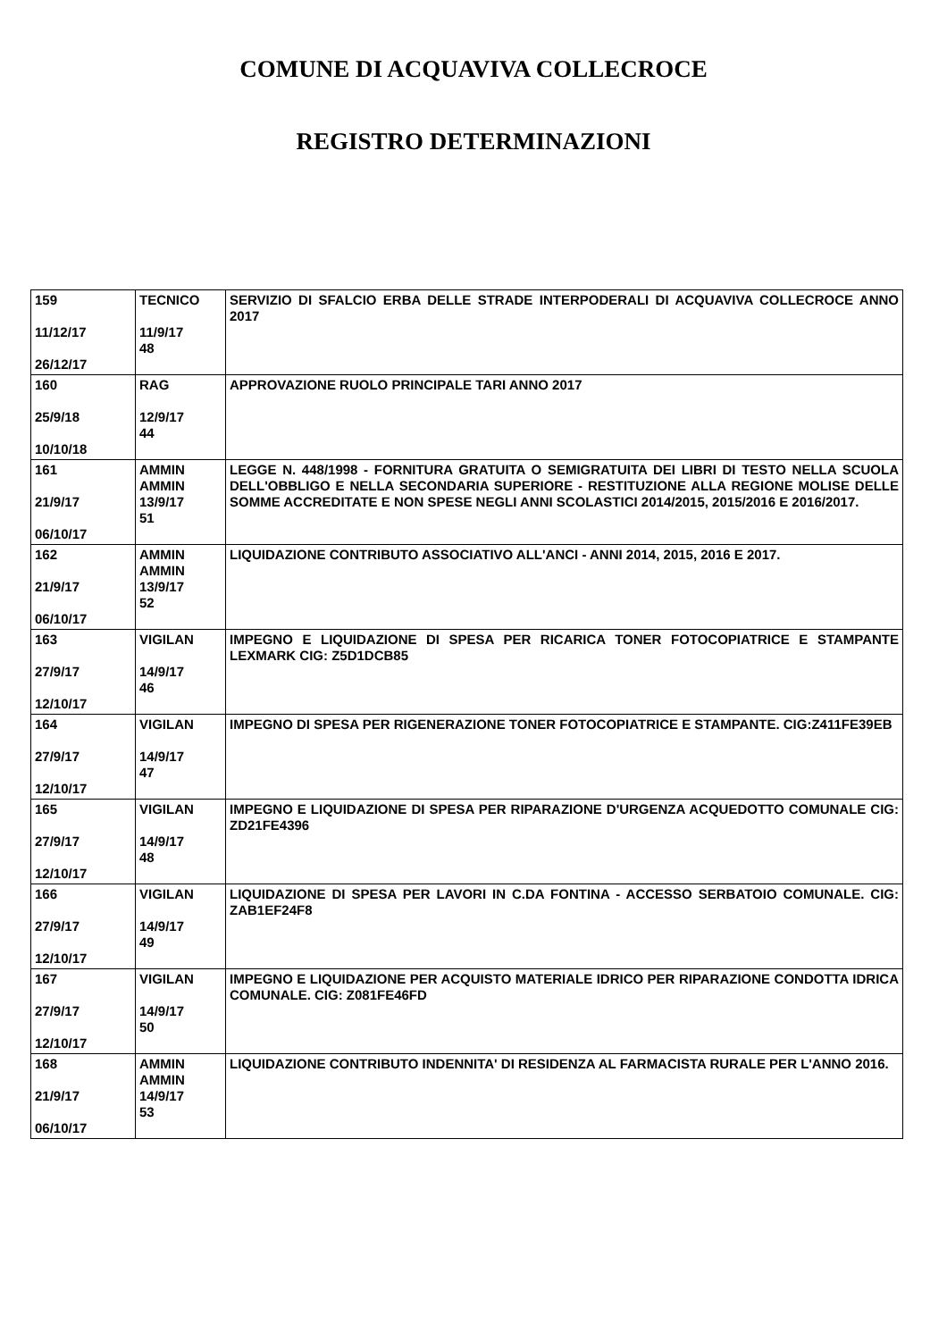COMUNE DI ACQUAVIVA COLLECROCE
REGISTRO DETERMINAZIONI
| 159 11/12/17 26/12/17 | TECNICO 11/9/17 48 | SERVIZIO DI SFALCIO ERBA DELLE STRADE INTERPODERALI DI ACQUAVIVA COLLECROCE ANNO 2017 |
| 160 25/9/18 10/10/18 | RAG 12/9/17 44 | APPROVAZIONE RUOLO PRINCIPALE TARI ANNO 2017 |
| 161 21/9/17 06/10/17 | AMMIN AMMIN 13/9/17 51 | LEGGE N. 448/1998 - FORNITURA GRATUITA O SEMIGRATUITA DEI LIBRI DI TESTO NELLA SCUOLA DELL'OBBLIGO E NELLA SECONDARIA SUPERIORE - RESTITUZIONE ALLA REGIONE MOLISE DELLE SOMME ACCREDITATE E NON SPESE NEGLI ANNI SCOLASTICI 2014/2015, 2015/2016 E 2016/2017. |
| 162 21/9/17 06/10/17 | AMMIN AMMIN 13/9/17 52 | LIQUIDAZIONE CONTRIBUTO ASSOCIATIVO ALL'ANCI - ANNI 2014, 2015, 2016 E 2017. |
| 163 27/9/17 12/10/17 | VIGILAN 14/9/17 46 | IMPEGNO E LIQUIDAZIONE DI SPESA PER RICARICA TONER FOTOCOPIATRICE E STAMPANTE LEXMARK CIG: Z5D1DCB85 |
| 164 27/9/17 12/10/17 | VIGILAN 14/9/17 47 | IMPEGNO DI SPESA PER RIGENERAZIONE TONER FOTOCOPIATRICE E STAMPANTE. CIG:Z411FE39EB |
| 165 27/9/17 12/10/17 | VIGILAN 14/9/17 48 | IMPEGNO E LIQUIDAZIONE DI SPESA PER RIPARAZIONE D'URGENZA ACQUEDOTTO COMUNALE CIG: ZD21FE4396 |
| 166 27/9/17 12/10/17 | VIGILAN 14/9/17 49 | LIQUIDAZIONE DI SPESA PER LAVORI IN C.DA FONTINA - ACCESSO SERBATOIO COMUNALE. CIG: ZAB1EF24F8 |
| 167 27/9/17 12/10/17 | VIGILAN 14/9/17 50 | IMPEGNO E LIQUIDAZIONE PER ACQUISTO MATERIALE IDRICO PER RIPARAZIONE CONDOTTA IDRICA COMUNALE. CIG: Z081FE46FD |
| 168 21/9/17 06/10/17 | AMMIN AMMIN 14/9/17 53 | LIQUIDAZIONE CONTRIBUTO INDENNITA' DI RESIDENZA AL FARMACISTA RURALE PER L'ANNO 2016. |